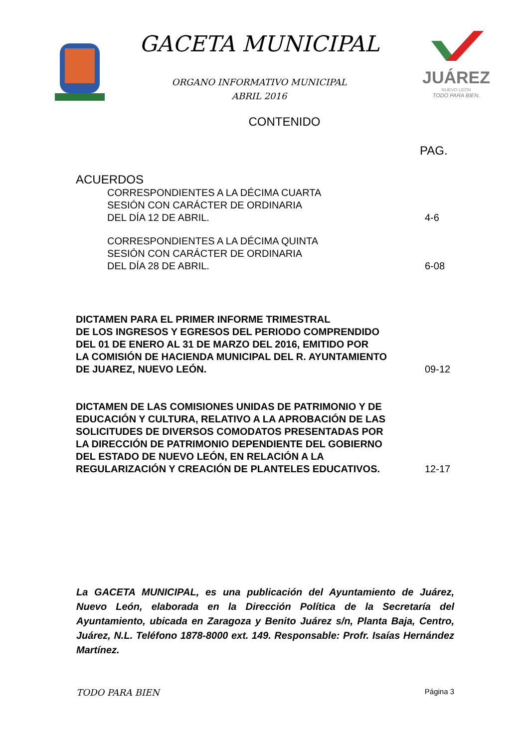GACETA MUNICIPAL
ORGANO INFORMATIVO MUNICIPAL
ABRIL 2016
JUÁREZ
NUEVO LEÓN
TODO PARA BIEN.
CONTENIDO
PAG.
ACUERDOS
CORRESPONDIENTES A LA DÉCIMA CUARTA
SESIÓN CON CARÁCTER DE ORDINARIA
DEL DÍA 12 DE ABRIL.
4-6
CORRESPONDIENTES A LA DÉCIMA QUINTA
SESIÓN CON CARÁCTER DE ORDINARIA
DEL DÍA 28 DE ABRIL.
6-08
DICTAMEN PARA EL PRIMER INFORME TRIMESTRAL
DE LOS INGRESOS Y EGRESOS DEL PERIODO COMPRENDIDO
DEL 01 DE ENERO AL 31 DE MARZO DEL 2016, EMITIDO POR
LA COMISIÓN DE HACIENDA MUNICIPAL DEL R. AYUNTAMIENTO
DE JUAREZ, NUEVO LEÓN.
09-12
DICTAMEN DE LAS COMISIONES UNIDAS DE PATRIMONIO Y DE
EDUCACIÓN Y CULTURA, RELATIVO A LA APROBACIÓN DE LAS
SOLICITUDES DE DIVERSOS COMODATOS PRESENTADAS POR
LA DIRECCIÓN DE PATRIMONIO DEPENDIENTE DEL GOBIERNO
DEL ESTADO DE NUEVO LEÓN, EN RELACIÓN A LA
REGULARIZACIÓN Y CREACIÓN DE PLANTELES EDUCATIVOS.
12-17
La GACETA MUNICIPAL, es una publicación del Ayuntamiento de Juárez, Nuevo León, elaborada en la Dirección Política de la Secretaría del Ayuntamiento, ubicada en Zaragoza y Benito Juárez s/n, Planta Baja, Centro, Juárez, N.L. Teléfono 1878-8000 ext. 149. Responsable: Profr. Isaías Hernández Martínez.
TODO PARA BIEN Página 3